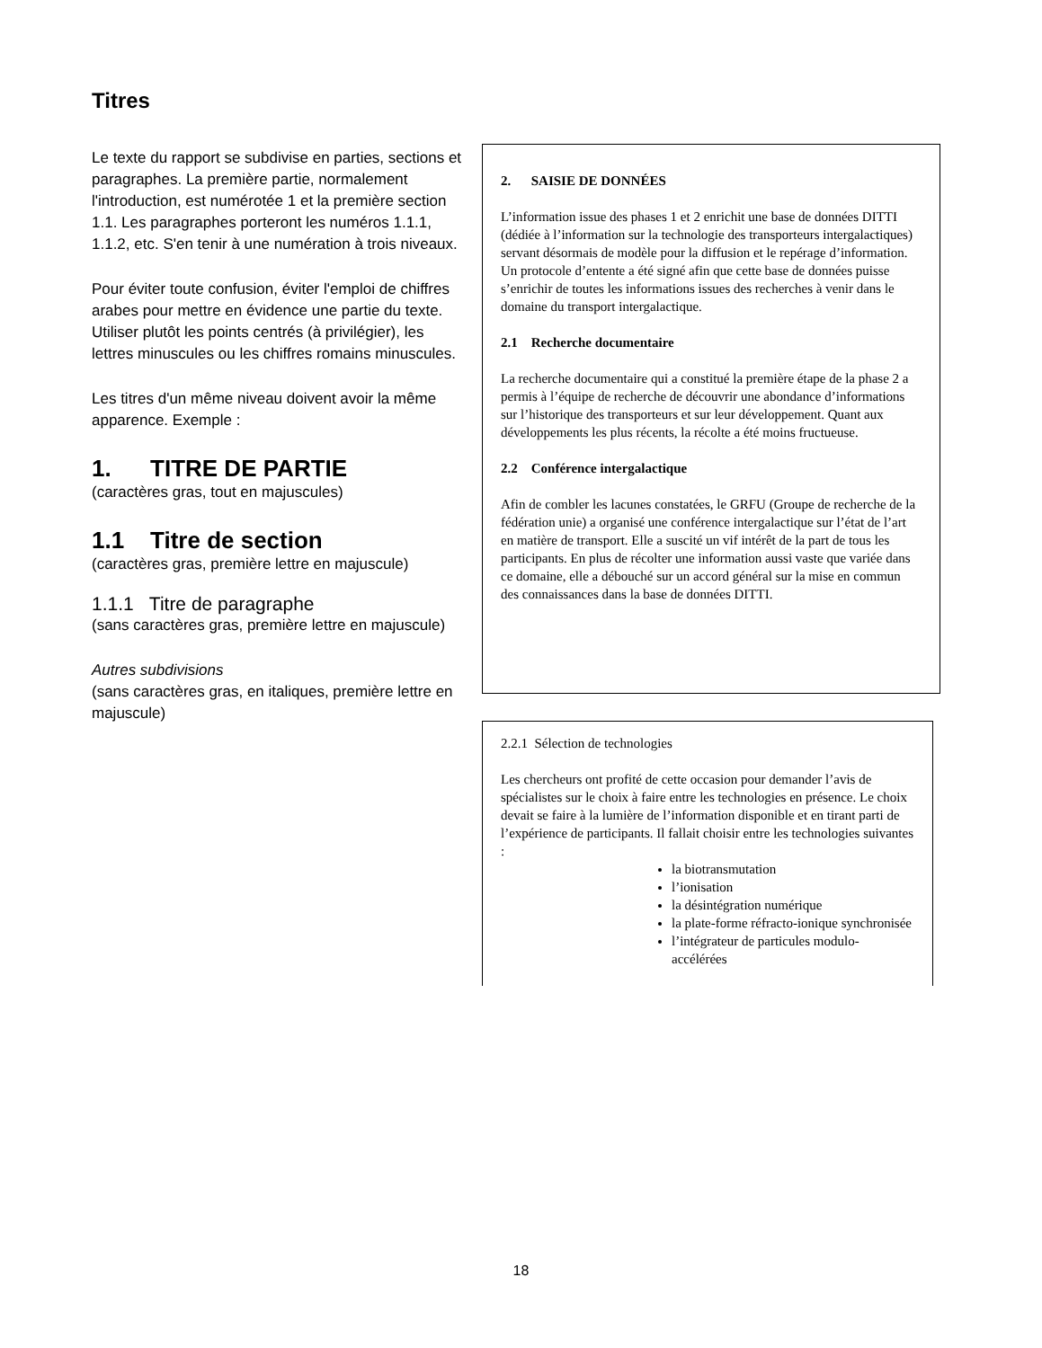Titres
Le texte du rapport se subdivise en parties, sections et paragraphes. La première partie, normalement l'introduction, est numérotée 1 et la première section 1.1. Les paragraphes porteront les numéros 1.1.1, 1.1.2, etc. S'en tenir à une numération à trois niveaux.
Pour éviter toute confusion, éviter l'emploi de chiffres arabes pour mettre en évidence une partie du texte. Utiliser plutôt les points centrés (à privilégier), les lettres minuscules ou les chiffres romains minuscules.
Les titres d'un même niveau doivent avoir la même apparence. Exemple :
1. TITRE DE PARTIE
(caractères gras, tout en majuscules)
1.1 Titre de section
(caractères gras, première lettre en majuscule)
1.1.1 Titre de paragraphe
(sans caractères gras, première lettre en majuscule)
Autres subdivisions
(sans caractères gras, en italiques, première lettre en majuscule)
2. SAISIE DE DONNÉES
L’information issue des phases 1 et 2 enrichit une base de données DITTI (dédiée à l’information sur la technologie des transporteurs intergalactiques) servant désormais de modèle pour la diffusion et le repérage d’information. Un protocole d’entente a été signé afin que cette base de données puisse s’enrichir de toutes les informations issues des recherches à venir dans le domaine du transport intergalactique.
2.1 Recherche documentaire
La recherche documentaire qui a constitué la première étape de la phase 2 a permis à l’équipe de recherche de découvrir une abondance d’informations sur l’historique des transporteurs et sur leur développement. Quant aux développements les plus récents, la récolte a été moins fructueuse.
2.2 Conférence intergalactique
Afin de combler les lacunes constatées, le GRFU (Groupe de recherche de la fédération unie) a organisé une conférence intergalactique sur l’état de l’art en matière de transport. Elle a suscité un vif intérêt de la part de tous les participants. En plus de récolter une information aussi vaste que variée dans ce domaine, elle a débouché sur un accord général sur la mise en commun des connaissances dans la base de données DITTI.
2.2.1 Sélection de technologies
Les chercheurs ont profité de cette occasion pour demander l’avis de spécialistes sur le choix à faire entre les technologies en présence. Le choix devait se faire à la lumière de l’information disponible et en tirant parti de l’expérience de participants. Il fallait choisir entre les technologies suivantes :
la biotransmutation
l’ionisation
la désintégration numérique
la plate-forme réfracto-ionique synchronisée
l’intégrateur de particules modulo-accélérées
18